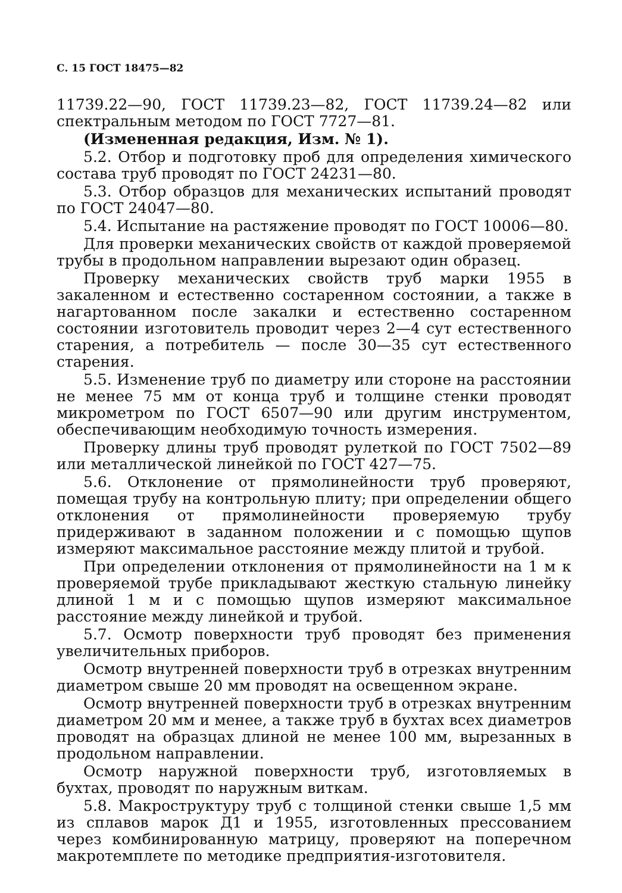С. 15 ГОСТ 18475—82
11739.22—90, ГОСТ 11739.23—82, ГОСТ 11739.24—82 или спектральным методом по ГОСТ 7727—81.
(Измененная редакция, Изм. № 1).
5.2. Отбор и подготовку проб для определения химического состава труб проводят по ГОСТ 24231—80.
5.3. Отбор образцов для механических испытаний проводят по ГОСТ 24047—80.
5.4. Испытание на растяжение проводят по ГОСТ 10006—80.
Для проверки механических свойств от каждой проверяемой трубы в продольном направлении вырезают один образец.
Проверку механических свойств труб марки 1955 в закаленном и естественно состаренном состоянии, а также в нагартованном после закалки и естественно состаренном состоянии изготовитель проводит через 2—4 сут естественного старения, а потребитель — после 30—35 сут естественного старения.
5.5. Изменение труб по диаметру или стороне на расстоянии не менее 75 мм от конца труб и толщине стенки проводят микрометром по ГОСТ 6507—90 или другим инструментом, обеспечивающим необходимую точность измерения.
Проверку длины труб проводят рулеткой по ГОСТ 7502—89 или металлической линейкой по ГОСТ 427—75.
5.6. Отклонение от прямолинейности труб проверяют, помещая трубу на контрольную плиту; при определении общего отклонения от прямолинейности проверяемую трубу придерживают в заданном положении и с помощью щупов измеряют максимальное расстояние между плитой и трубой.
При определении отклонения от прямолинейности на 1 м к проверяемой трубе прикладывают жесткую стальную линейку длиной 1 м и с помощью щупов измеряют максимальное расстояние между линейкой и трубой.
5.7. Осмотр поверхности труб проводят без применения увеличительных приборов.
Осмотр внутренней поверхности труб в отрезках внутренним диаметром свыше 20 мм проводят на освещенном экране.
Осмотр внутренней поверхности труб в отрезках внутренним диаметром 20 мм и менее, а также труб в бухтах всех диаметров проводят на образцах длиной не менее 100 мм, вырезанных в продольном направлении.
Осмотр наружной поверхности труб, изготовляемых в бухтах, проводят по наружным виткам.
5.8. Макроструктуру труб с толщиной стенки свыше 1,5 мм из сплавов марок Д1 и 1955, изготовленных прессованием через комбинированную матрицу, проверяют на поперечном макротемплете по методике предприятия-изготовителя.